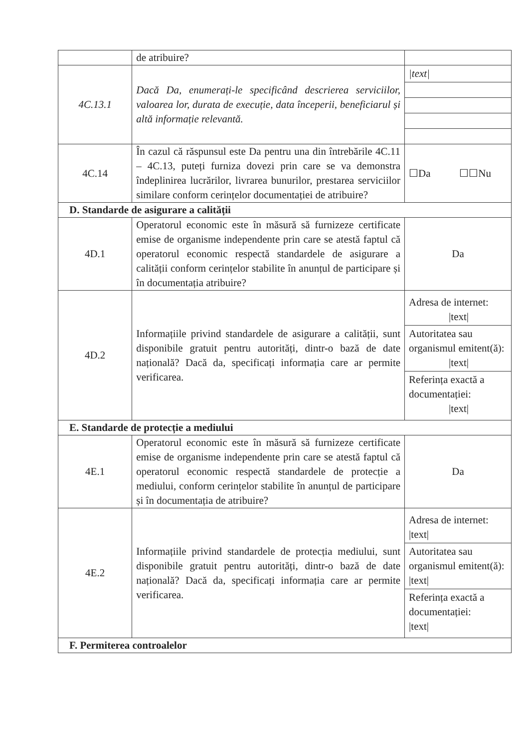| | de atribuire? | |
| 4C.13.1 | Dacă Da, enumerați-le specificând descrierea serviciilor, valoarea lor, durata de execuție, data începerii, beneficiarul și altă informație relevantă. | / /text/ / |
| 4C.14 | În cazul că răspunsul este Da pentru una din întrebările 4C.11 – 4C.13, puteți furniza dovezi prin care se va demonstra îndeplinirea lucrărilor, livrarea bunurilor, prestarea serviciilor similare conform cerințelor documentației de atribuire? | ☐Da ☐☐Nu |
| D. Standarde de asigurare a calității | | |
| 4D.1 | Operatorul economic este în măsură să furnizeze certificate emise de organisme independente prin care se atestă faptul că operatorul economic respectă standardele de asigurare a calității conform cerințelor stabilite în anunțul de participare și în documentația atribuire? | Da |
| 4D.2 | Informațiile privind standardele de asigurare a calității, sunt disponibile gratuit pentru autorități, dintr-o bază de date națională? Dacă da, specificați informația care ar permite verificarea. | / Adresa de internet: /text/ / / Autoritatea sau organismul emitent(ă): /text/ / / Referința exactă a documentației: /text/ / |
| E. Standarde de protecție a mediului | | |
| 4E.1 | Operatorul economic este în măsură să furnizeze certificate emise de organisme independente prin care se atestă faptul că operatorul economic respectă standardele de protecție a mediului, conform cerințelor stabilite în anunțul de participare și în documentația de atribuire? | Da |
| 4E.2 | Informațiile privind standardele de protecția mediului, sunt disponibile gratuit pentru autorități, dintr-o bază de date națională? Dacă da, specificați informația care ar permite verificarea. | / Adresa de internet: /text/ / / Autoritatea sau organismul emitent(ă): /text/ / / Referința exactă a documentației: /text/ / |
| F. Permiterea controalelor | | |